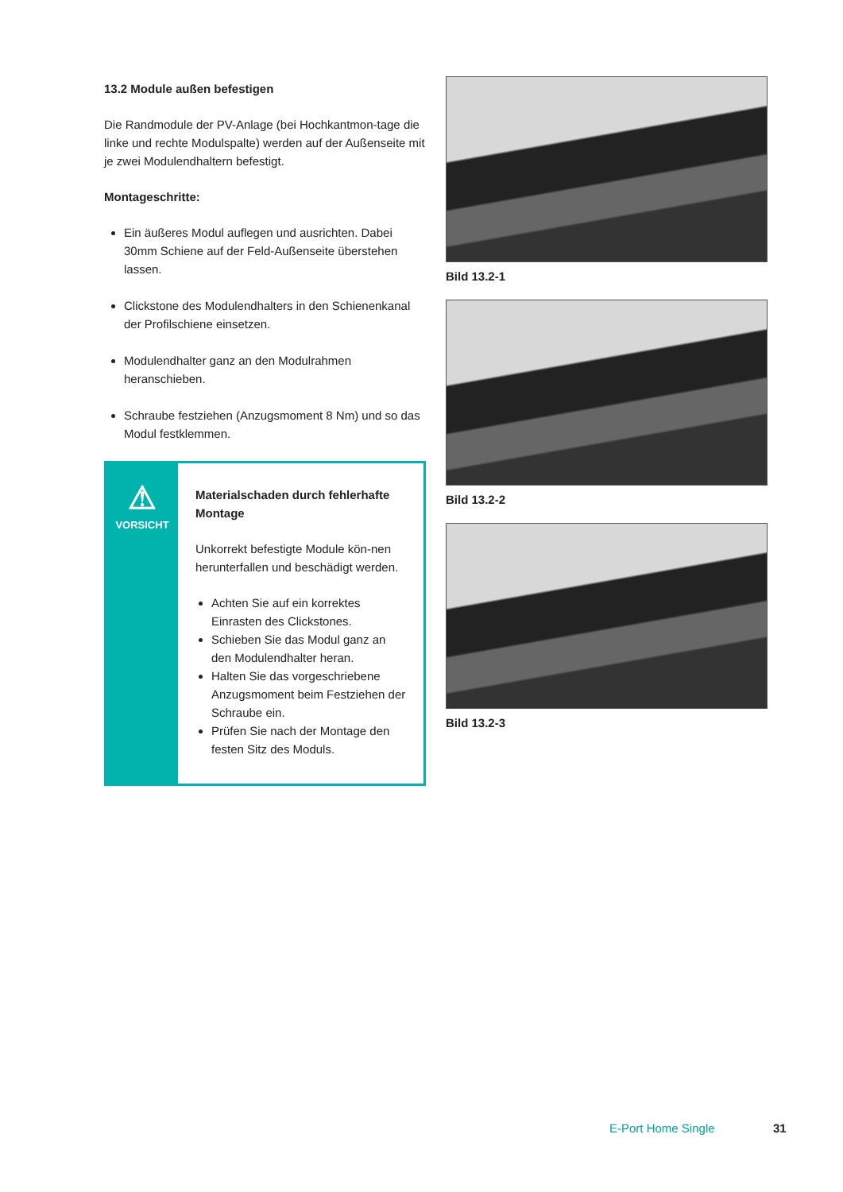13.2 Module außen befestigen
Die Randmodule der PV-Anlage (bei Hochkantmon-tage die linke und rechte Modulspalte) werden auf der Außenseite mit je zwei Modulendhaltern befestigt.
Montageschritte:
Ein äußeres Modul auflegen und ausrichten. Dabei 30mm Schiene auf der Feld-Außenseite überstehen lassen.
Clickstone des Modulendhalters in den Schienenkanal der Profilschiene einsetzen.
Modulendhalter ganz an den Modulrahmen heranschieben.
Schraube festziehen (Anzugsmoment 8 Nm) und so das Modul festklemmen.
⚠
VORSICHT
Materialschaden durch fehlerhafte Montage
Unkorrekt befestigte Module kön-nen herunterfallen und beschädigt werden.
Achten Sie auf ein korrektes Einrasten des Clickstones.
Schieben Sie das Modul ganz an den Modulendhalter heran.
Halten Sie das vorgeschriebene Anzugsmoment beim Festziehen der Schraube ein.
Prüfen Sie nach der Montage den festen Sitz des Moduls.
Bild 13.2-1
Bild 13.2-2
Bild 13.2-3
E-Port Home Single 31